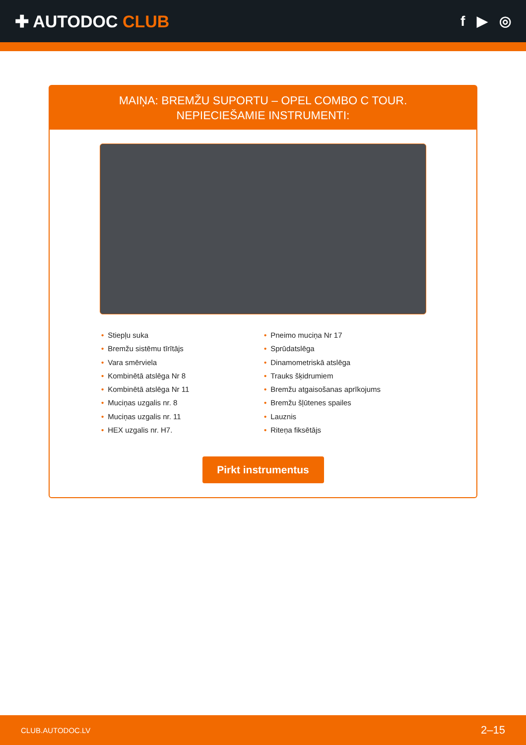✚ AUTODOC CLUB
f ▶ ◎
MAIŅA: BREMŽU SUPORTU – OPEL COMBO C TOUR.
NEPIECIEŠAMIE INSTRUMENTI:
• Stiepļu suka
• Bremžu sistēmu tīrītājs
• Vara smērviela
• Kombinētā atslēga Nr 8
• Kombinētā atslēga Nr 11
• Muciņas uzgalis nr. 8
• Muciņas uzgalis nr. 11
• HEX uzgalis nr. H7.
• Pneimo muciņa Nr 17
• Sprūdatslēga
• Dinamometriskā atslēga
• Trauks šķidrumiem
• Bremžu atgaisošanas aprīkojums
• Bremžu šļūtenes spailes
• Lauznis
• Riteņa fiksētājs
Pirkt instrumentus
CLUB.AUTODOC.LV 2–15